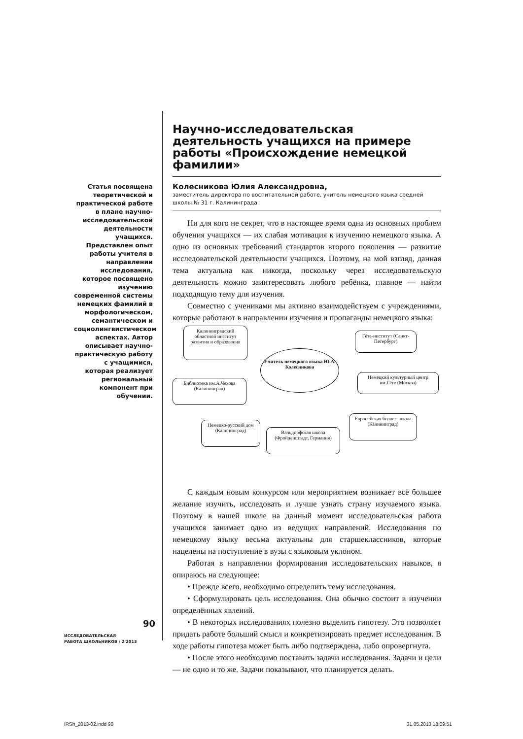Статья посвящена теоретической и практической работе в плане научно-исследовательской деятельности учащихся. Представлен опыт работы учителя в направлении исследования, которое посвящено изучению современной системы немецких фамилий в морфологическом, семантическом и социолингвистическом аспектах. Автор описывает научно-практическую работу с учащимися, которая реализует региональный компонент при обучении.
Научно-исследовательская деятельность учащихся на примере работы «Происхождение немецкой фамилии»
Колесникова Юлия Александровна,
заместитель директора по воспитательной работе, учитель немецкого языка средней школы № 31 г. Калининграда
Ни для кого не секрет, что в настоящее время одна из основных проблем обучения учащихся — их слабая мотивация к изучению немецкого языка. А одно из основных требований стандартов второго поколения — развитие исследовательской деятельности учащихся. Поэтому, на мой взгляд, данная тема актуальна как никогда, поскольку через исследовательскую деятельность можно заинтересовать любого ребёнка, главное — найти подходящую тему для изучения.
Совместно с учениками мы активно взаимодействуем с учреждениями, которые работают в направлении изучения и пропаганды немецкого языка:
Калининградский областной институт развития и образования
Гёте-институт (Санкт-Петербург)
Учитель немецкого языка Ю.А. Колесникова
Библиотека им.А.Чехова (Калининград)
Немецкий культурный центр им.Гёте (Москва)
Немецко-русский дом (Калининград)
Вальдорфская школа (Фройденштадт, Германия)
Европейская бизнес-школа (Калининград)
С каждым новым конкурсом или мероприятием возникает всё большее желание изучить, исследовать и лучше узнать страну изучаемого языка. Поэтому в нашей школе на данный момент исследовательская работа учащихся занимает одно из ведущих направлений. Исследования по немецкому языку весьма актуальны для старшеклассников, которые нацелены на поступление в вузы с языковым уклоном.
Работая в направлении формирования исследовательских навыков, я опираюсь на следующее:
• Прежде всего, необходимо определить тему исследования.
• Сформулировать цель исследования. Она обычно состоит в изучении определённых явлений.
• В некоторых исследованиях полезно выделить гипотезу. Это позволяет придать работе больший смысл и конкретизировать предмет исследования. В ходе работы гипотеза может быть либо подтверждена, либо опровергнута.
• После этого необходимо поставить задачи исследования. Задачи и цели — не одно и то же. Задачи показывают, что планируется делать.
90
ИССЛЕДОВАТЕЛЬСКАЯ
РАБОТА ШКОЛЬНИКОВ / 2’2013
IRSh_2013-02.indd 90 31.05.2013 18:09:51